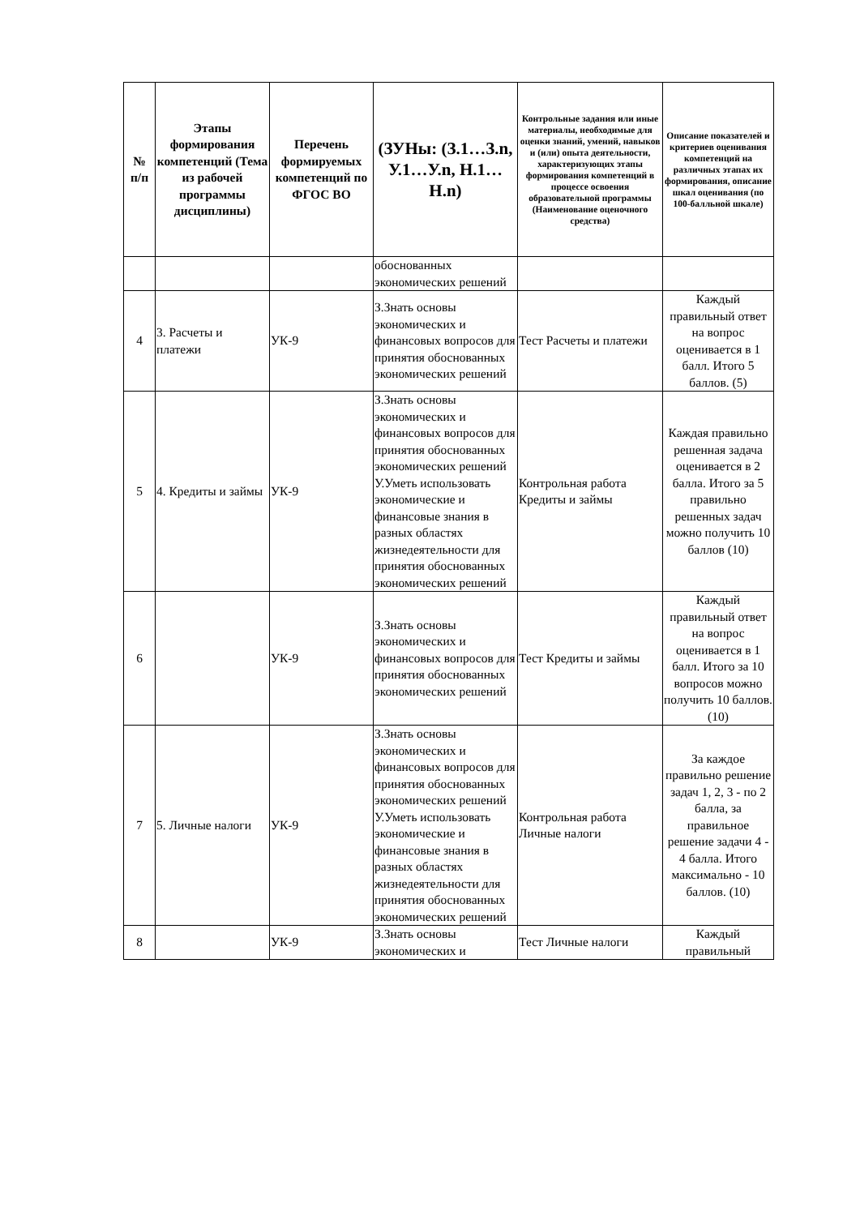| № п/п | Этапы формирования компетенций (Тема из рабочей программы дисциплины) | Перечень формируемых компетенций по ФГОС ВО | (ЗУНы: (З.1…З.n, У.1…У.n, Н.1…Н.n) | Контрольные задания или иные материалы, необходимые для оценки знаний, умений, навыков и (или) опыта деятельности, характеризующих этапы формирования компетенций в процессе освоения образовательной программы (Наименование оценочного средства) | Описание показателей и критериев оценивания компетенций на различных этапах их формирования, описание шкал оценивания (по 100-балльной шкале) |
| --- | --- | --- | --- | --- | --- |
| | | | обоснованных экономических решений | | |
| 4 | 3. Расчеты и платежи | УК-9 | З.Знать основы экономических и финансовых вопросов для принятия обоснованных экономических решений | Тест Расчеты и платежи | Каждый правильный ответ на вопрос оценивается в 1 балл. Итого 5 баллов. (5) |
| 5 | 4. Кредиты и займы | УК-9 | З.Знать основы экономических и финансовых вопросов для принятия обоснованных экономических решений У.Уметь использовать экономические и финансовые знания в разных областях жизнедеятельности для принятия обоснованных экономических решений | Контрольная работа Кредиты и займы | Каждая правильно решенная задача оценивается в 2 балла. Итого за 5 правильно решенных задач можно получить 10 баллов (10) |
| 6 | | УК-9 | З.Знать основы экономических и финансовых вопросов для принятия обоснованных экономических решений | Тест Кредиты и займы | Каждый правильный ответ на вопрос оценивается в 1 балл. Итого за 10 вопросов можно получить 10 баллов. (10) |
| 7 | 5. Личные налоги | УК-9 | З.Знать основы экономических и финансовых вопросов для принятия обоснованных экономических решений У.Уметь использовать экономические и финансовые знания в разных областях жизнедеятельности для принятия обоснованных экономических решений | Контрольная работа Личные налоги | За каждое правильно решение задач 1, 2, 3 - по 2 балла, за правильное решение задачи 4 - 4 балла. Итого максимально - 10 баллов. (10) |
| 8 | | УК-9 | З.Знать основы экономических и | Тест Личные налоги | Каждый правильный |